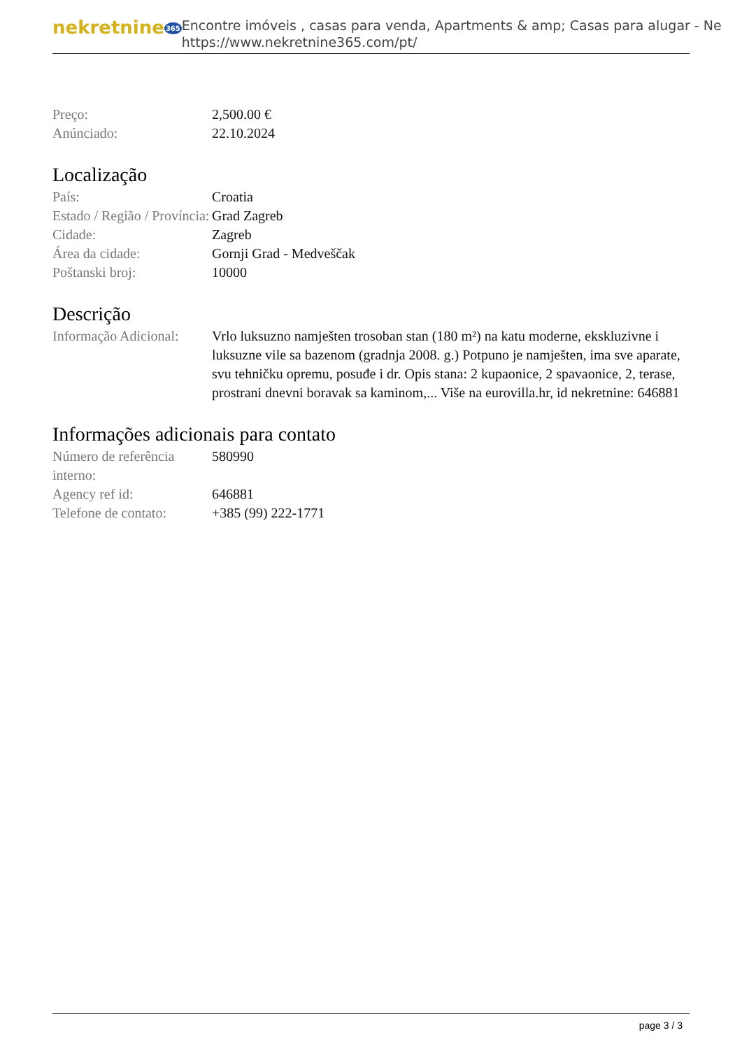nekretnine365
Encontre imóveis , casas para venda, Apartments & amp; Casas para alugar - Ne
https://www.nekretnine365.com/pt/
| Preço: | 2,500.00 € |
| Anúnciado: | 22.10.2024 |
Localização
| País: | Croatia |
| Estado / Região / Província: | Grad Zagreb |
| Cidade: | Zagreb |
| Área da cidade: | Gornji Grad - Medveščak |
| Poštanski broj: | 10000 |
Descrição
| Informação Adicional: | Vrlo luksuzno namješten trosoban stan (180 m²) na katu moderne, ekskluzivne i luksuzne vile sa bazenom (gradnja 2008. g.) Potpuno je namješten, ima sve aparate, svu tehničku opremu, posuđe i dr. Opis stana: 2 kupaonice, 2 spavaonice, 2, terase, prostrani dnevni boravak sa kaminom,... Više na eurovilla.hr, id nekretnine: 646881 |
Informações adicionais para contato
| Número de referência interno: | 580990 |
| Agency ref id: | 646881 |
| Telefone de contato: | +385 (99) 222-1771 |
page 3 / 3